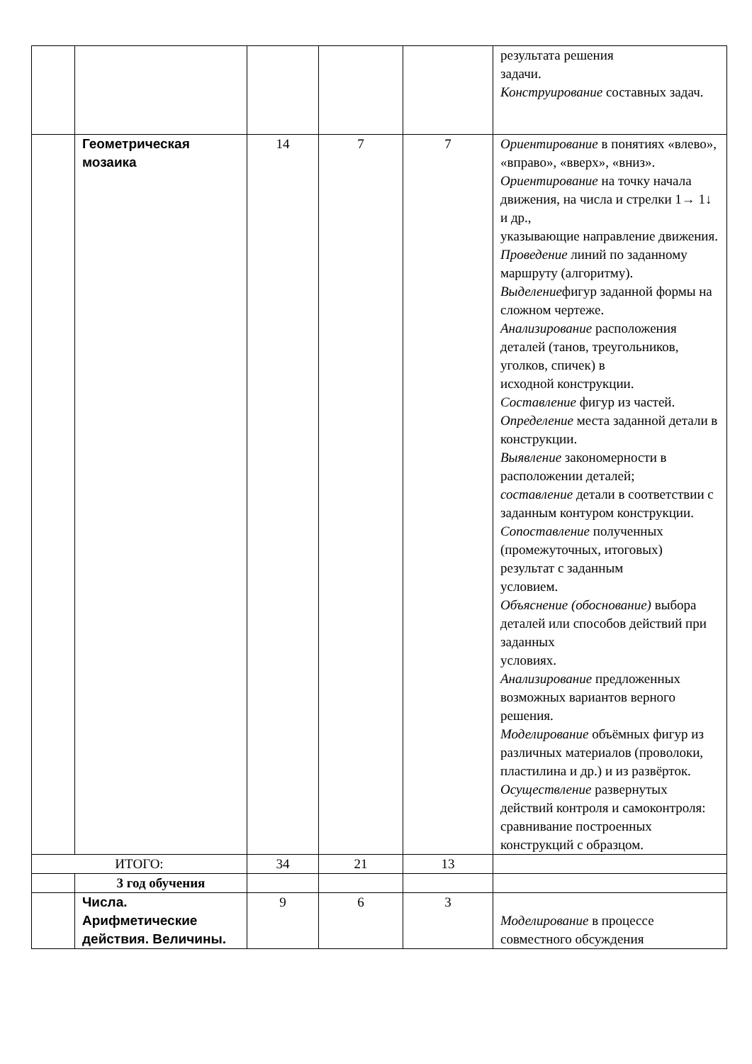| | | | | | результата решения задачи. Конструирование составных задач. |
| | Геометрическая мозаика | 14 | 7 | 7 | Ориентирование в понятиях «влево», «вправо», «вверх», «вниз». Ориентирование на точку начала движения, на числа и стрелки 1→ 1↓ и др., указывающие направление движения. Проведение линий по заданному маршруту (алгоритму). Выделение фигур заданной формы на сложном чертеже. Анализирование расположения деталей (танов, треугольников, уголков, спичек) в исходной конструкции. Составление фигур из частей. Определение места заданной детали в конструкции. Выявление закономерности в расположении деталей; составление детали в соответствии с заданным контуром конструкции. Сопоставление полученных (промежуточных, итоговых) результат с заданным условием. Объяснение (обоснование) выбора деталей или способов действий при заданных условиях. Анализирование предложенных возможных вариантов верного решения. Моделирование объёмных фигур из различных материалов (проволоки, пластилина и др.) и из развёрток. Осуществление развернутых действий контроля и самоконтроля: сравнивание построенных конструкций с образцом. |
| ИТОГО: | | 34 | 21 | 13 | |
| | 3 год обучения | | | | |
| | Числа. Арифметические действия. Величины. | 9 | 6 | 3 | Моделирование в процессе совместного обсуждения |